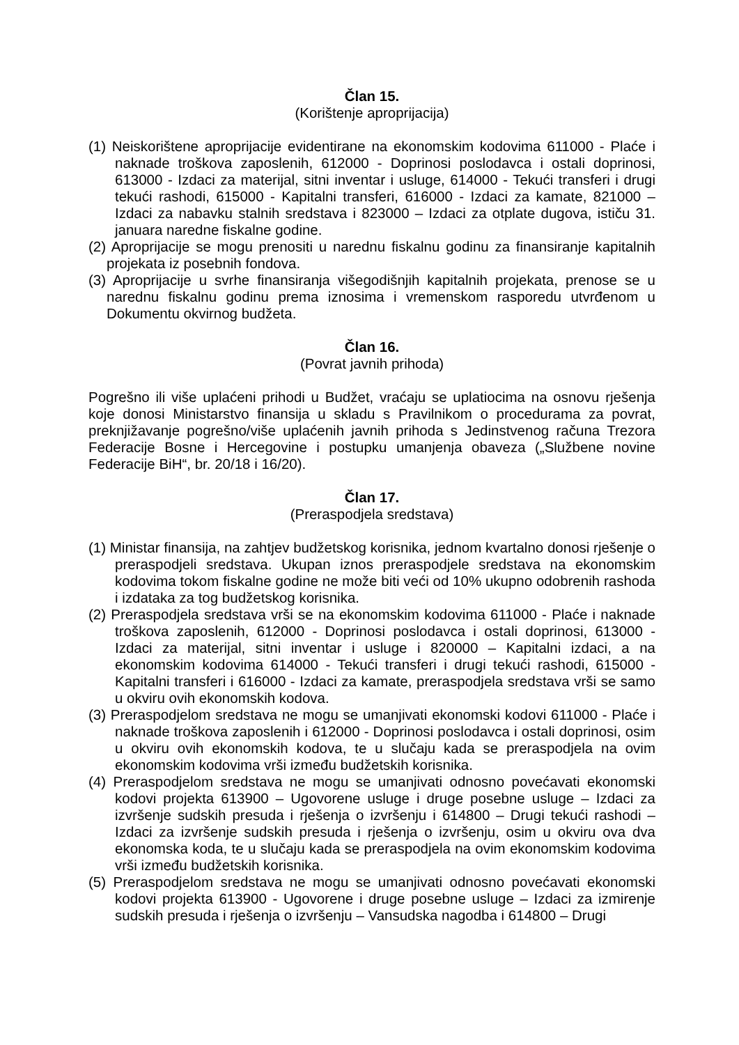Član 15.
(Korištenje aproprijacija)
(1) Neiskorištene aproprijacije evidentirane na ekonomskim kodovima 611000 - Plaće i naknade troškova zaposlenih, 612000 - Doprinosi poslodavca i ostali doprinosi, 613000 - Izdaci za materijal, sitni inventar i usluge, 614000 - Tekući transferi i drugi tekući rashodi, 615000 - Kapitalni transferi, 616000 - Izdaci za kamate, 821000 – Izdaci za nabavku stalnih sredstava i 823000 – Izdaci za otplate dugova, ističu 31. januara naredne fiskalne godine.
(2) Aproprijacije se mogu prenositi u narednu fiskalnu godinu za finansiranje kapitalnih projekata iz posebnih fondova.
(3) Aproprijacije u svrhe finansiranja višegodišnjih kapitalnih projekata, prenose se u narednu fiskalnu godinu prema iznosima i vremenskom rasporedu utvrđenom u Dokumentu okvirnog budžeta.
Član 16.
(Povrat javnih prihoda)
Pogrešno ili više uplaćeni prihodi u Budžet, vraćaju se uplatiocima na osnovu rješenja koje donosi Ministarstvo finansija u skladu s Pravilnikom o procedurama za povrat, preknjižavanje pogrešno/više uplaćenih javnih prihoda s Jedinstvenog računa Trezora Federacije Bosne i Hercegovine i postupku umanjenja obaveza („Službene novine Federacije BiH“, br. 20/18 i 16/20).
Član 17.
(Preraspodjela sredstava)
(1) Ministar finansija, na zahtjev budžetskog korisnika, jednom kvartalno donosi rješenje o preraspodjeli sredstava. Ukupan iznos preraspodjele sredstava na ekonomskim kodovima tokom fiskalne godine ne može biti veći od 10% ukupno odobrenih rashoda i izdataka za tog budžetskog korisnika.
(2) Preraspodjela sredstava vrši se na ekonomskim kodovima 611000 - Plaće i naknade troškova zaposlenih, 612000 - Doprinosi poslodavca i ostali doprinosi, 613000 - Izdaci za materijal, sitni inventar i usluge i 820000 – Kapitalni izdaci, a na ekonomskim kodovima 614000 - Tekući transferi i drugi tekući rashodi, 615000 - Kapitalni transferi i 616000 - Izdaci za kamate, preraspodjela sredstava vrši se samo u okviru ovih ekonomskih kodova.
(3) Preraspodjelom sredstava ne mogu se umanjivati ekonomski kodovi 611000 - Plaće i naknade troškova zaposlenih i 612000 - Doprinosi poslodavca i ostali doprinosi, osim u okviru ovih ekonomskih kodova, te u slučaju kada se preraspodjela na ovim ekonomskim kodovima vrši između budžetskih korisnika.
(4) Preraspodjelom sredstava ne mogu se umanjivati odnosno povećavati ekonomski kodovi projekta 613900 – Ugovorene usluge i druge posebne usluge – Izdaci za izvršenje sudskih presuda i rješenja o izvršenju i 614800 – Drugi tekući rashodi – Izdaci za izvršenje sudskih presuda i rješenja o izvršenju, osim u okviru ova dva ekonomska koda, te u slučaju kada se preraspodjela na ovim ekonomskim kodovima vrši između budžetskih korisnika.
(5) Preraspodjelom sredstava ne mogu se umanjivati odnosno povećavati ekonomski kodovi projekta 613900 - Ugovorene i druge posebne usluge – Izdaci za izmirenje sudskih presuda i rješenja o izvršenju – Vansudska nagodba i 614800 – Drugi